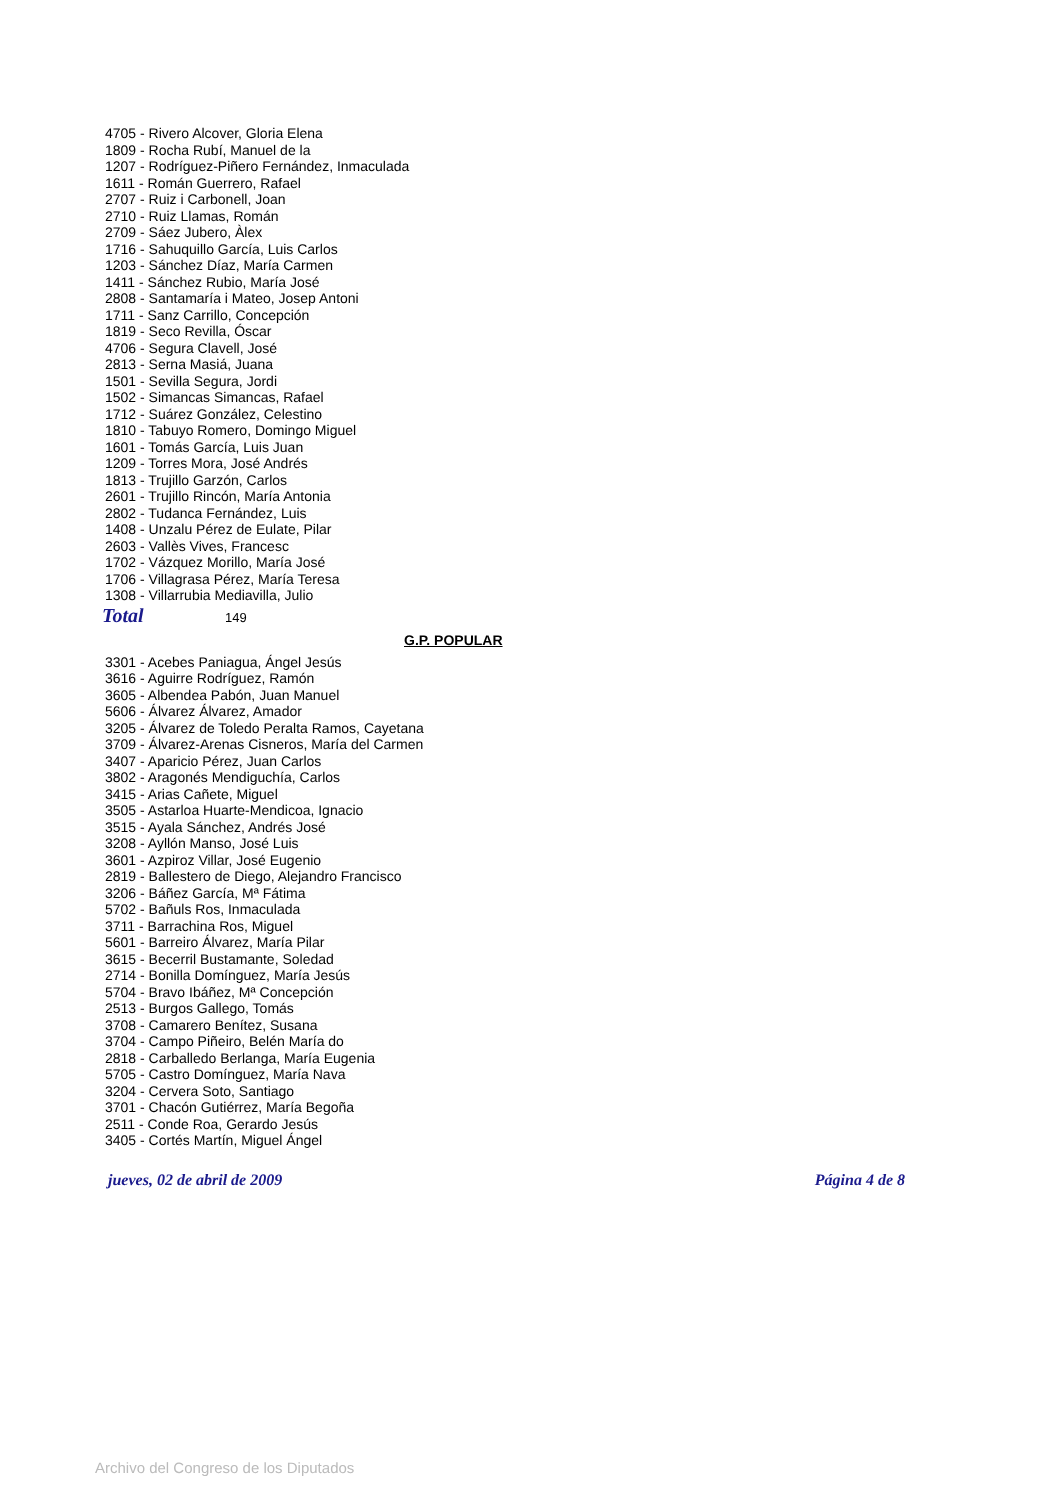4705 - Rivero Alcover, Gloria Elena
1809 - Rocha Rubí, Manuel de la
1207 - Rodríguez-Piñero Fernández, Inmaculada
1611 - Román Guerrero, Rafael
2707 - Ruiz i Carbonell, Joan
2710 - Ruiz Llamas, Román
2709 - Sáez Jubero, Àlex
1716 - Sahuquillo García, Luis Carlos
1203 - Sánchez Díaz, María Carmen
1411 - Sánchez Rubio, María José
2808 - Santamaría i Mateo, Josep Antoni
1711 - Sanz Carrillo, Concepción
1819 - Seco Revilla, Óscar
4706 - Segura Clavell, José
2813 - Serna Masiá, Juana
1501 - Sevilla Segura, Jordi
1502 - Simancas Simancas, Rafael
1712 - Suárez González, Celestino
1810 - Tabuyo Romero, Domingo Miguel
1601 - Tomás García, Luis Juan
1209 - Torres Mora, José Andrés
1813 - Trujillo Garzón, Carlos
2601 - Trujillo Rincón, María Antonia
2802 - Tudanca Fernández, Luis
1408 - Unzalu Pérez de Eulate, Pilar
2603 - Vallès Vives, Francesc
1702 - Vázquez Morillo, María José
1706 - Villagrasa Pérez, María Teresa
1308 - Villarrubia Mediavilla, Julio
Total 149
G.P. POPULAR
3301 - Acebes Paniagua, Ángel Jesús
3616 - Aguirre Rodríguez, Ramón
3605 - Albendea Pabón, Juan Manuel
5606 - Álvarez Álvarez, Amador
3205 - Álvarez de Toledo Peralta Ramos, Cayetana
3709 - Álvarez-Arenas Cisneros, María del Carmen
3407 - Aparicio Pérez, Juan Carlos
3802 - Aragonés Mendiguchía, Carlos
3415 - Arias Cañete, Miguel
3505 - Astarloa Huarte-Mendicoa, Ignacio
3515 - Ayala Sánchez, Andrés José
3208 - Ayllón Manso, José Luis
3601 - Azpiroz Villar, José Eugenio
2819 - Ballestero de Diego, Alejandro Francisco
3206 - Báñez García, Mª Fátima
5702 - Bañuls Ros, Inmaculada
3711 - Barrachina Ros, Miguel
5601 - Barreiro Álvarez, María Pilar
3615 - Becerril Bustamante, Soledad
2714 - Bonilla Domínguez, María Jesús
5704 - Bravo Ibáñez, Mª Concepción
2513 - Burgos Gallego, Tomás
3708 - Camarero Benítez, Susana
3704 - Campo Piñeiro, Belén María do
2818 - Carballedo Berlanga, María Eugenia
5705 - Castro Domínguez, María Nava
3204 - Cervera Soto, Santiago
3701 - Chacón Gutiérrez, María Begoña
2511 - Conde Roa, Gerardo Jesús
3405 - Cortés Martín, Miguel Ángel
jueves, 02 de abril de 2009 Página 4 de 8
Archivo del Congreso de los Diputados